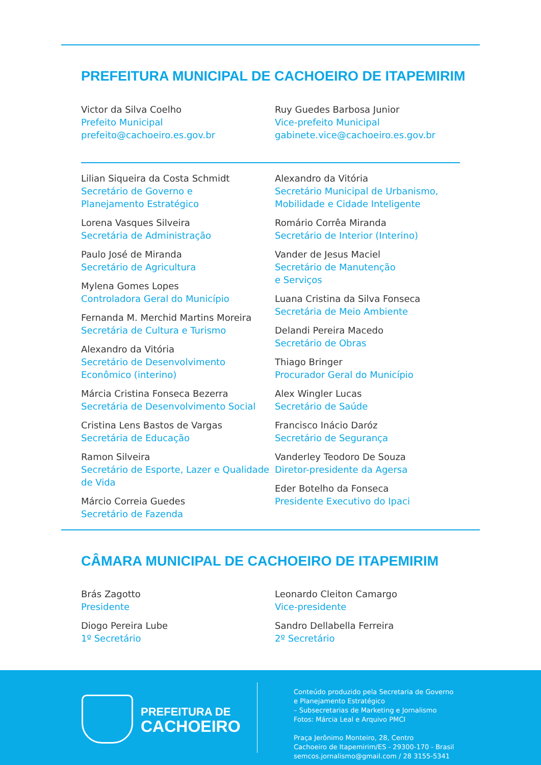PREFEITURA MUNICIPAL DE CACHOEIRO DE ITAPEMIRIM
Victor da Silva Coelho
Prefeito Municipal
prefeito@cachoeiro.es.gov.br
Ruy Guedes Barbosa Junior
Vice-prefeito Municipal
gabinete.vice@cachoeiro.es.gov.br
Lilian Siqueira da Costa Schmidt
Secretário de Governo e
Planejamento Estratégico
Lorena Vasques Silveira
Secretária de Administração
Paulo José de Miranda
Secretário de Agricultura
Mylena Gomes Lopes
Controladora Geral do Município
Fernanda M. Merchid Martins Moreira
Secretária de Cultura e Turismo
Alexandro da Vitória
Secretário de Desenvolvimento Econômico (interino)
Márcia Cristina Fonseca Bezerra
Secretária de Desenvolvimento Social
Cristina Lens Bastos de Vargas
Secretária de Educação
Ramon Silveira
Secretário de Esporte, Lazer e Qualidade de Vida
Márcio Correia Guedes
Secretário de Fazenda
Alexandro da Vitória
Secretário Municipal de Urbanismo,
Mobilidade e Cidade Inteligente
Romário Corrêa Miranda
Secretário de Interior (Interino)
Vander de Jesus Maciel
Secretário de Manutenção
e Serviços
Luana Cristina da Silva Fonseca
Secretária de Meio Ambiente
Delandi Pereira Macedo
Secretário de Obras
Thiago Bringer
Procurador Geral do Município
Alex Wingler Lucas
Secretário de Saúde
Francisco Inácio Daróz
Secretário de Segurança
Vanderley Teodoro De Souza
Diretor-presidente da Agersa
Eder Botelho da Fonseca
Presidente Executivo do Ipaci
CÂMARA MUNICIPAL DE CACHOEIRO DE ITAPEMIRIM
Brás Zagotto
Presidente
Diogo Pereira Lube
1º Secretário
Leonardo Cleiton Camargo
Vice-presidente
Sandro Dellabella Ferreira
2º Secretário
PREFEITURA DE
CACHOEIRO
Conteúdo produzido pela Secretaria de Governo
e Planejamento Estratégico
– Subsecretarias de Marketing e Jornalismo
Fotos: Márcia Leal e Arquivo PMCI
Praça Jerônimo Monteiro, 28, Centro
Cachoeiro de Itapemirim/ES - 29300-170 - Brasil
semcos.jornalismo@gmail.com / 28 3155-5341